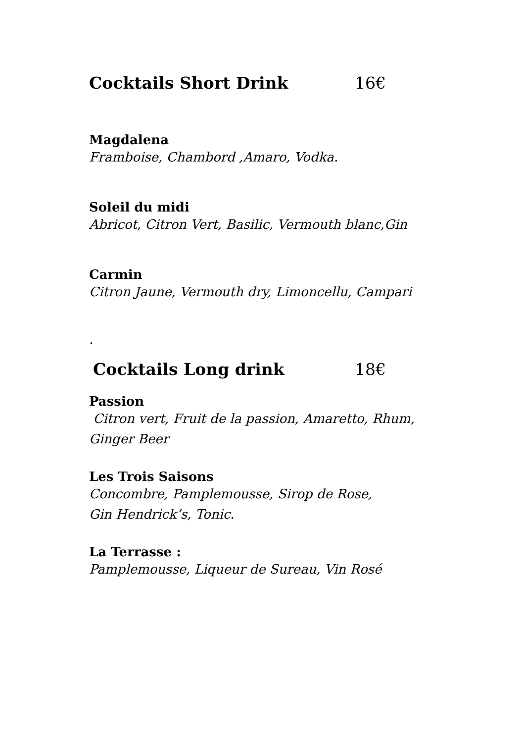Cocktails Short Drink 16€
Magdalena
Framboise, Chambord ,Amaro, Vodka.
Soleil du midi
Abricot, Citron Vert, Basilic, Vermouth blanc,Gin
Carmin
Citron Jaune, Vermouth dry, Limoncellu, Campari
.
Cocktails Long drink 18€
Passion
Citron vert, Fruit de la passion, Amaretto, Rhum,
Ginger Beer
Les Trois Saisons
Concombre, Pamplemousse, Sirop de Rose,
Gin Hendrick’s, Tonic.
La Terrasse :
Pamplemousse, Liqueur de Sureau, Vin Rosé